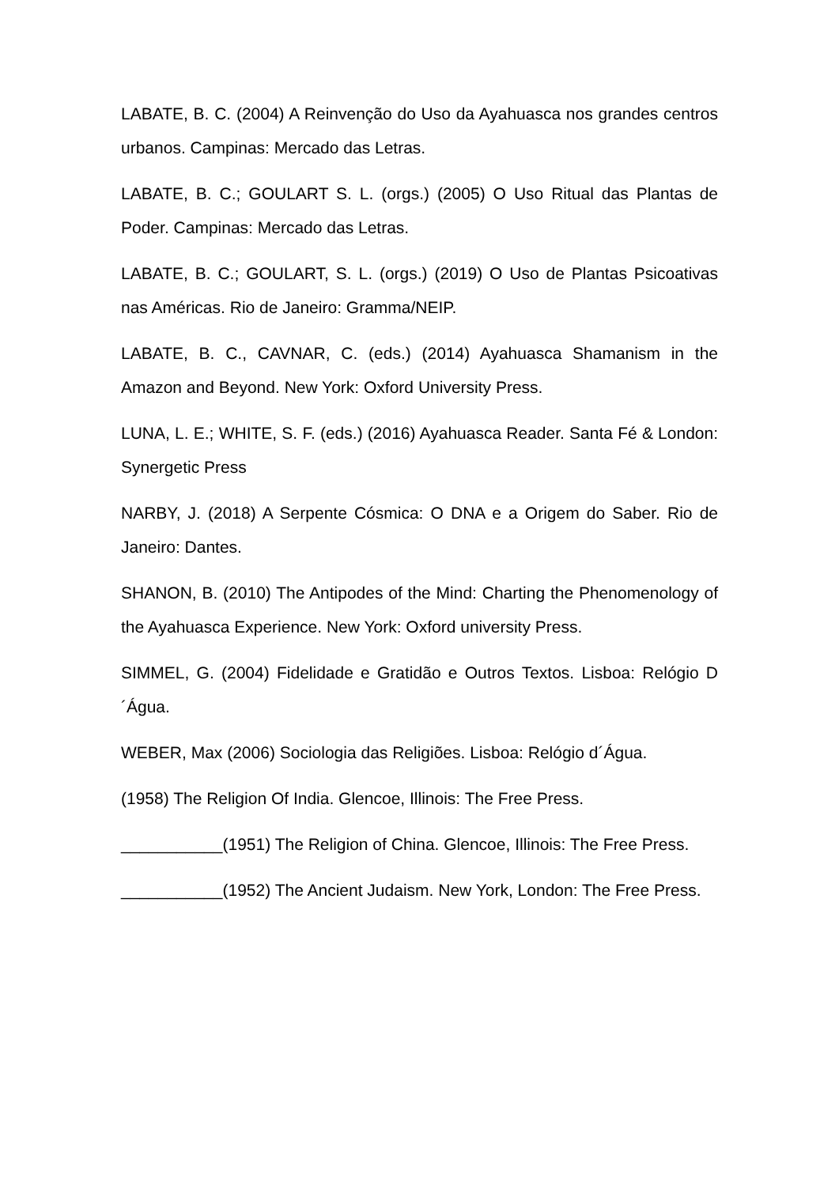LABATE, B. C. (2004) A Reinvenção do Uso da Ayahuasca nos grandes centros urbanos. Campinas: Mercado das Letras.
LABATE, B. C.; GOULART S. L. (orgs.) (2005) O Uso Ritual das Plantas de Poder. Campinas: Mercado das Letras.
LABATE, B. C.; GOULART, S. L. (orgs.) (2019) O Uso de Plantas Psicoativas nas Américas. Rio de Janeiro: Gramma/NEIP.
LABATE, B. C., CAVNAR, C. (eds.) (2014) Ayahuasca Shamanism in the Amazon and Beyond. New York: Oxford University Press.
LUNA, L. E.; WHITE, S. F. (eds.) (2016) Ayahuasca Reader. Santa Fé & London: Synergetic Press
NARBY, J. (2018) A Serpente Cósmica: O DNA e a Origem do Saber. Rio de Janeiro: Dantes.
SHANON, B. (2010) The Antipodes of the Mind: Charting the Phenomenology of the Ayahuasca Experience. New York: Oxford university Press.
SIMMEL, G. (2004) Fidelidade e Gratidão e Outros Textos. Lisboa: Relógio D´Água.
WEBER, Max (2006) Sociologia das Religiões. Lisboa: Relógio d´Água.
(1958) The Religion Of India. Glencoe, Illinois: The Free Press.
___________(1951) The Religion of China. Glencoe, Illinois: The Free Press.
___________(1952) The Ancient Judaism. New York, London: The Free Press.